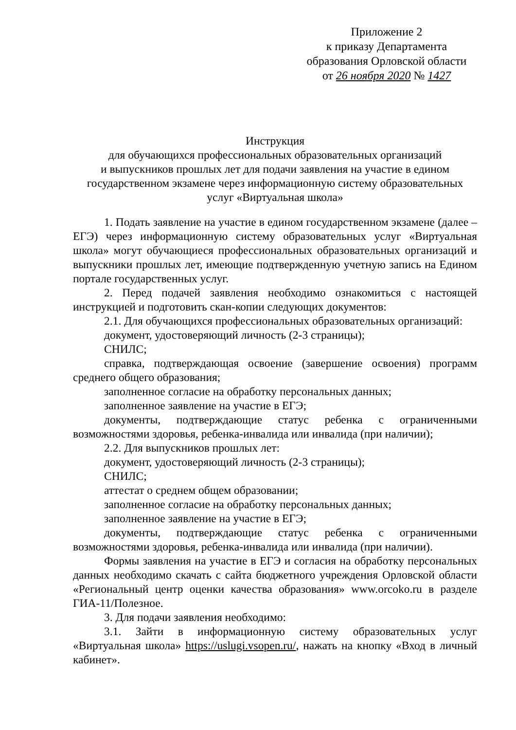Приложение 2
к приказу Департамента
образования Орловской области
от 26 ноября 2020 № 1427
Инструкция
для обучающихся профессиональных образовательных организаций
и выпускников прошлых лет для подачи заявления на участие в едином государственном экзамене через информационную систему образовательных услуг «Виртуальная школа»
1. Подать заявление на участие в едином государственном экзамене (далее – ЕГЭ) через информационную систему образовательных услуг «Виртуальная школа» могут обучающиеся профессиональных образовательных организаций и выпускники прошлых лет, имеющие подтвержденную учетную запись на Едином портале государственных услуг.
2. Перед подачей заявления необходимо ознакомиться с настоящей инструкцией и подготовить скан-копии следующих документов:
2.1. Для обучающихся профессиональных образовательных организаций:
документ, удостоверяющий личность (2-3 страницы);
СНИЛС;
справка, подтверждающая освоение (завершение освоения) программ среднего общего образования;
заполненное согласие на обработку персональных данных;
заполненное заявление на участие в ЕГЭ;
документы, подтверждающие статус ребенка с ограниченными возможностями здоровья, ребенка-инвалида или инвалида (при наличии);
2.2. Для выпускников прошлых лет:
документ, удостоверяющий личность (2-3 страницы);
СНИЛС;
аттестат о среднем общем образовании;
заполненное согласие на обработку персональных данных;
заполненное заявление на участие в ЕГЭ;
документы, подтверждающие статус ребенка с ограниченными возможностями здоровья, ребенка-инвалида или инвалида (при наличии).
Формы заявления на участие в ЕГЭ и согласия на обработку персональных данных необходимо скачать с сайта бюджетного учреждения Орловской области «Региональный центр оценки качества образования» www.orcoko.ru в разделе ГИА-11/Полезное.
3. Для подачи заявления необходимо:
3.1. Зайти в информационную систему образовательных услуг «Виртуальная школа» https://uslugi.vsopen.ru/, нажать на кнопку «Вход в личный кабинет».